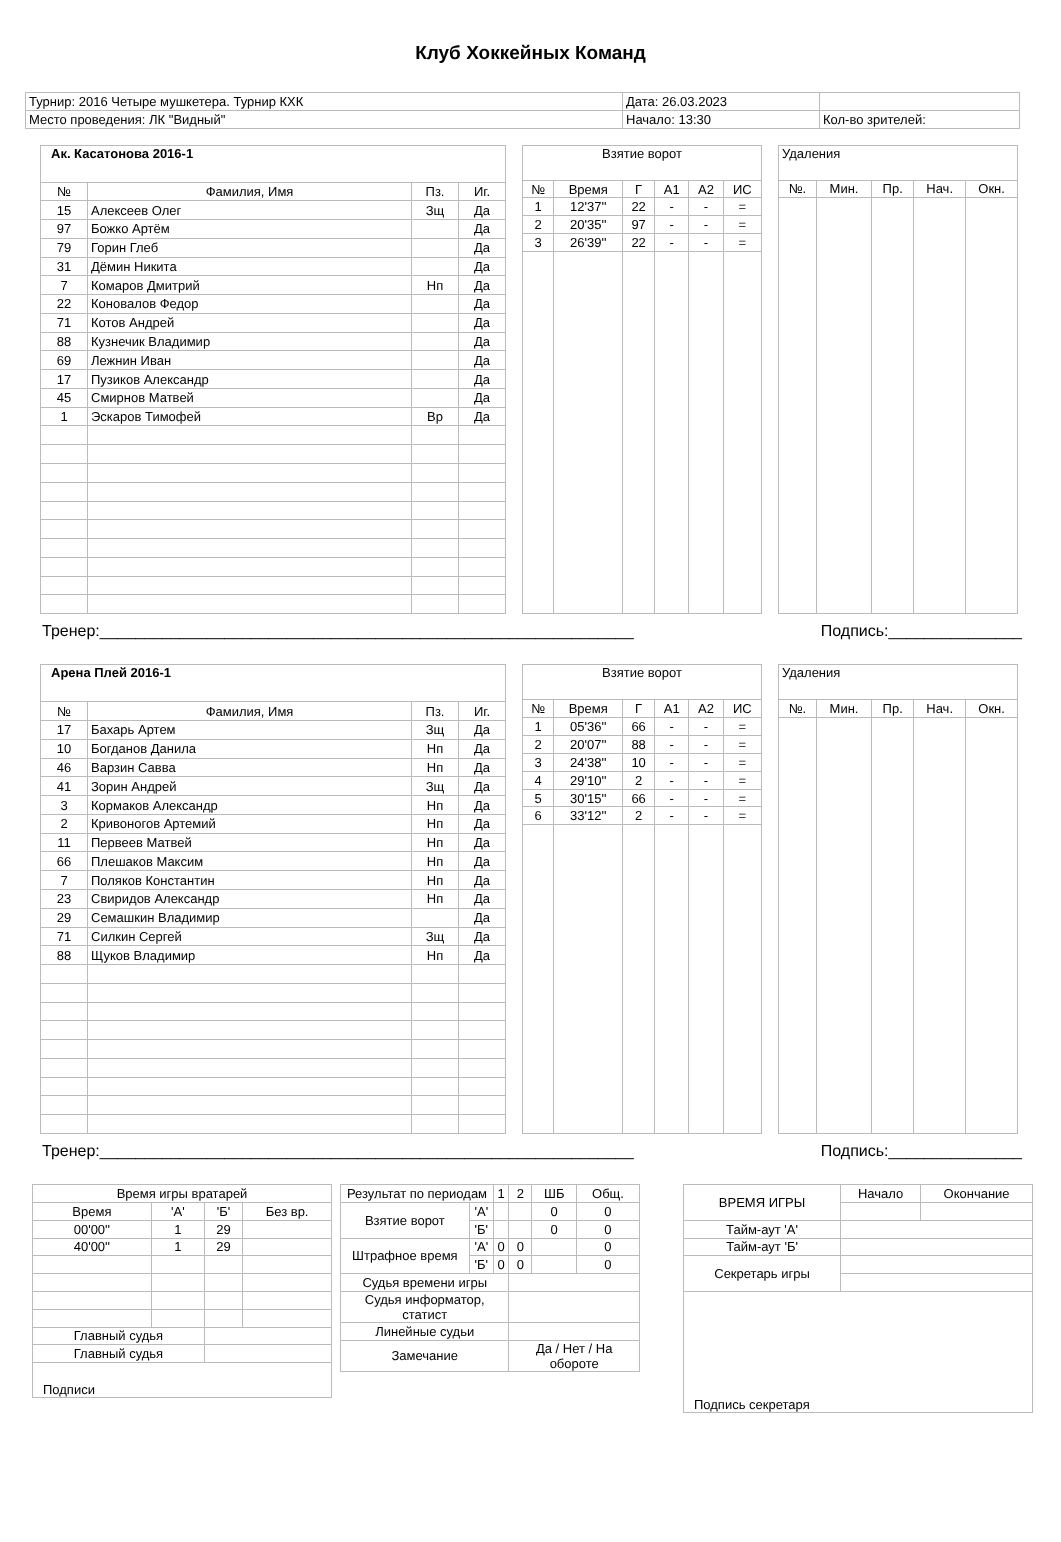Клуб Хоккейных Команд
| Турнир: 2016 Четыре мушкетера. Турнир КХК | Дата: 26.03.2023 | |
| Место проведения: ЛК "Видный" | Начало: 13:30 | Кол-во зрителей: |
| Ак. Касатонова 2016-1 | | | |
| --- | --- | --- | --- |
| № | Фамилия, Имя | Пз. | Иг. |
| 15 | Алексеев Олег | Зщ | Да |
| 97 | Божко Артём | | Да |
| 79 | Горин Глеб | | Да |
| 31 | Дёмин Никита | | Да |
| 7 | Комаров Дмитрий | Нп | Да |
| 22 | Коновалов Федор | | Да |
| 71 | Котов Андрей | | Да |
| 88 | Кузнечик Владимир | | Да |
| 69 | Лежнин Иван | | Да |
| 17 | Пузиков Александр | | Да |
| 45 | Смирнов Матвей | | Да |
| 1 | Эскаров Тимофей | Вр | Да |
| Взятие ворот | | | | | |
| --- | --- | --- | --- | --- | --- |
| № | Время | Г | А1 | А2 | ИС |
| 1 | 12'37'' | 22 | - | - | = |
| 2 | 20'35'' | 97 | - | - | = |
| 3 | 26'39'' | 22 | - | - | = |
| Удаления | | | | |
| --- | --- | --- | --- | --- |
| №. | Мин. | Пр. | Нач. | Окн. |
Тренер:____________________________________________________________ Подпись:_______________
| Арена Плей 2016-1 | | | |
| --- | --- | --- | --- |
| № | Фамилия, Имя | Пз. | Иг. |
| 17 | Бахарь Артем | Зщ | Да |
| 10 | Богданов Данила | Нп | Да |
| 46 | Варзин Савва | Нп | Да |
| 41 | Зорин Андрей | Зщ | Да |
| 3 | Кормаков Александр | Нп | Да |
| 2 | Кривоногов Артемий | Нп | Да |
| 11 | Первеев Матвей | Нп | Да |
| 66 | Плешаков Максим | Нп | Да |
| 7 | Поляков Константин | Нп | Да |
| 23 | Свиридов Александр | Нп | Да |
| 29 | Семашкин Владимир | | Да |
| 71 | Силкин Сергей | Зщ | Да |
| 88 | Щуков Владимир | Нп | Да |
| Взятие ворот | | | | | |
| --- | --- | --- | --- | --- | --- |
| № | Время | Г | А1 | А2 | ИС |
| 1 | 05'36'' | 66 | - | - | = |
| 2 | 20'07'' | 88 | - | - | = |
| 3 | 24'38'' | 10 | - | - | = |
| 4 | 29'10'' | 2 | - | - | = |
| 5 | 30'15'' | 66 | - | - | = |
| 6 | 33'12'' | 2 | - | - | = |
| Удаления | | | | |
| --- | --- | --- | --- | --- |
| №. | Мин. | Пр. | Нач. | Окн. |
Тренер:____________________________________________________________ Подпись:_______________
| Время игры вратарей | | | |
| --- | --- | --- | --- |
| Время | 'А' | 'Б' | Без вр. |
| 00'00'' | 1 | 29 | |
| 40'00'' | 1 | 29 | |
| Главный судья | | | |
| Главный судья | | | |
| Подписи | | | |
| Результат по периодам | | 1 | 2 | ШБ | Общ. |
| Взятие ворот | 'А' | | | 0 | 0 |
| | 'Б' | | | 0 | 0 |
| Штрафное время | 'А' | 0 | 0 | | 0 |
| | 'Б' | 0 | 0 | | 0 |
| Судья времени игры | | | | | |
| Судья информатор, статист | | | | | |
| Линейные судьи | | | | | |
| Замечание | | | Да / Нет / На обороте | | |
| ВРЕМЯ ИГРЫ | Начало | Окончание |
| Тайм-аут 'А' | | |
| Тайм-аут 'Б' | | |
| Секретарь игры | | |
| Подпись секретаря | | |